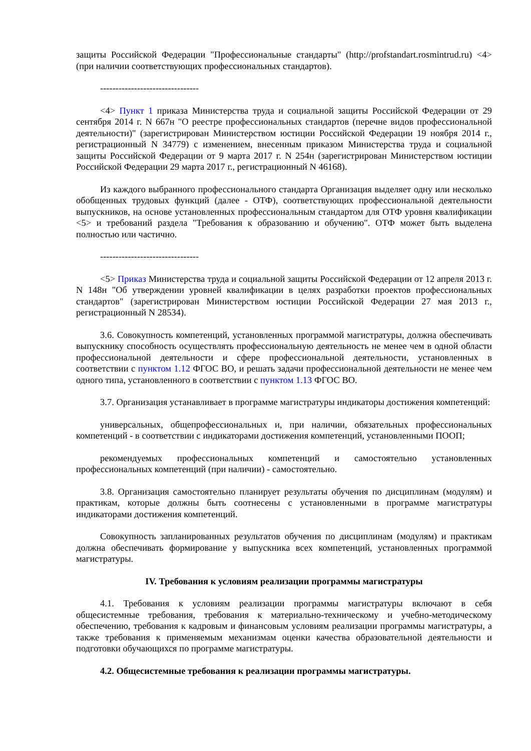защиты Российской Федерации "Профессиональные стандарты" (http://profstandart.rosmintrud.ru) <4> (при наличии соответствующих профессиональных стандартов).
--------------------------------
<4> Пункт 1 приказа Министерства труда и социальной защиты Российской Федерации от 29 сентября 2014 г. N 667н "О реестре профессиональных стандартов (перечне видов профессиональной деятельности)" (зарегистрирован Министерством юстиции Российской Федерации 19 ноября 2014 г., регистрационный N 34779) с изменением, внесенным приказом Министерства труда и социальной защиты Российской Федерации от 9 марта 2017 г. N 254н (зарегистрирован Министерством юстиции Российской Федерации 29 марта 2017 г., регистрационный N 46168).
Из каждого выбранного профессионального стандарта Организация выделяет одну или несколько обобщенных трудовых функций (далее - ОТФ), соответствующих профессиональной деятельности выпускников, на основе установленных профессиональным стандартом для ОТФ уровня квалификации <5> и требований раздела "Требования к образованию и обучению". ОТФ может быть выделена полностью или частично.
--------------------------------
<5> Приказ Министерства труда и социальной защиты Российской Федерации от 12 апреля 2013 г. N 148н "Об утверждении уровней квалификации в целях разработки проектов профессиональных стандартов" (зарегистрирован Министерством юстиции Российской Федерации 27 мая 2013 г., регистрационный N 28534).
3.6. Совокупность компетенций, установленных программой магистратуры, должна обеспечивать выпускнику способность осуществлять профессиональную деятельность не менее чем в одной области профессиональной деятельности и сфере профессиональной деятельности, установленных в соответствии с пунктом 1.12 ФГОС ВО, и решать задачи профессиональной деятельности не менее чем одного типа, установленного в соответствии с пунктом 1.13 ФГОС ВО.
3.7. Организация устанавливает в программе магистратуры индикаторы достижения компетенций:
универсальных, общепрофессиональных и, при наличии, обязательных профессиональных компетенций - в соответствии с индикаторами достижения компетенций, установленными ПООП;
рекомендуемых профессиональных компетенций и самостоятельно установленных профессиональных компетенций (при наличии) - самостоятельно.
3.8. Организация самостоятельно планирует результаты обучения по дисциплинам (модулям) и практикам, которые должны быть соотнесены с установленными в программе магистратуры индикаторами достижения компетенций.
Совокупность запланированных результатов обучения по дисциплинам (модулям) и практикам должна обеспечивать формирование у выпускника всех компетенций, установленных программой магистратуры.
IV. Требования к условиям реализации программы магистратуры
4.1. Требования к условиям реализации программы магистратуры включают в себя общесистемные требования, требования к материально-техническому и учебно-методическому обеспечению, требования к кадровым и финансовым условиям реализации программы магистратуры, а также требования к применяемым механизмам оценки качества образовательной деятельности и подготовки обучающихся по программе магистратуры.
4.2. Общесистемные требования к реализации программы магистратуры.